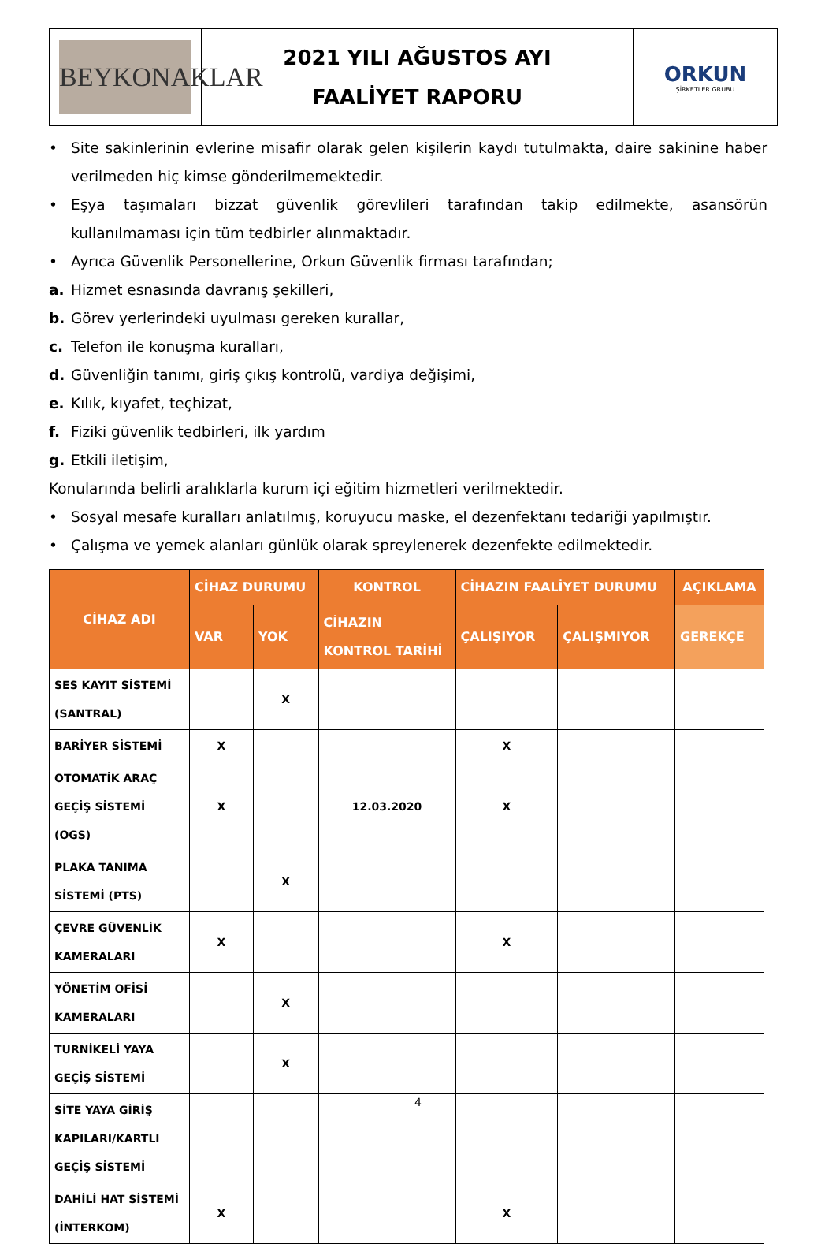| BEYKONAKLAR | 2021 YILI AĞUSTOS AYI FAALİYET RAPORU | ORKUN ŞİRKETLER GRUBU |
• Site sakinlerinin evlerine misafir olarak gelen kişilerin kaydı tutulmakta, daire sakinine haber verilmeden hiç kimse gönderilmemektedir.
• Eşya taşımaları bizzat güvenlik görevlileri tarafından takip edilmekte, asansörün kullanılmaması için tüm tedbirler alınmaktadır.
• Ayrıca Güvenlik Personellerine, Orkun Güvenlik firması tarafından;
a. Hizmet esnasında davranış şekilleri,
b. Görev yerlerindeki uyulması gereken kurallar,
c. Telefon ile konuşma kuralları,
d. Güvenliğin tanımı, giriş çıkış kontrolü, vardiya değişimi,
e. Kılık, kıyafet, teçhizat,
f. Fiziki güvenlik tedbirleri, ilk yardım
g. Etkili iletişim,
Konularında belirli aralıklarla kurum içi eğitim hizmetleri verilmektedir.
• Sosyal mesafe kuralları anlatılmış, koruyucu maske, el dezenfektanı tedariği yapılmıştır.
• Çalışma ve yemek alanları günlük olarak spreylenerek dezenfekte edilmektedir.
| CİHAZ ADI | CİHAZ DURUMU | | KONTROL | CİHAZIN FAALİYET DURUMU | | AÇIKLAMA |
| --- | --- | --- | --- | --- | --- | --- |
| | VAR | YOK | CİHAZIN KONTROL TARİHİ | ÇALIŞIYOR | ÇALIŞMIYOR | GEREKÇE |
| SES KAYIT SİSTEMİ (SANTRAL) | | X | | | | |
| BARİYER SİSTEMİ | X | | | X | | |
| OTOMATİK ARAÇ GEÇİŞ SİSTEMİ (OGS) | X | | 12.03.2020 | X | | |
| PLAKA TANIMA SİSTEMİ (PTS) | | X | | | | |
| ÇEVRE GÜVENLİK KAMERALARI | X | | | X | | |
| YÖNETİM OFİSİ KAMERALARI | | X | | | | |
| TURNİKELİ YAYA GEÇİŞ SİSTEMİ | | X | | | | |
| SİTE YAYA GİRİŞ KAPILARI/KARTLI GEÇİŞ SİSTEMİ | | | | | | |
| DAHİLİ HAT SİSTEMİ (İNTERKOM) | X | | | X | | |
4